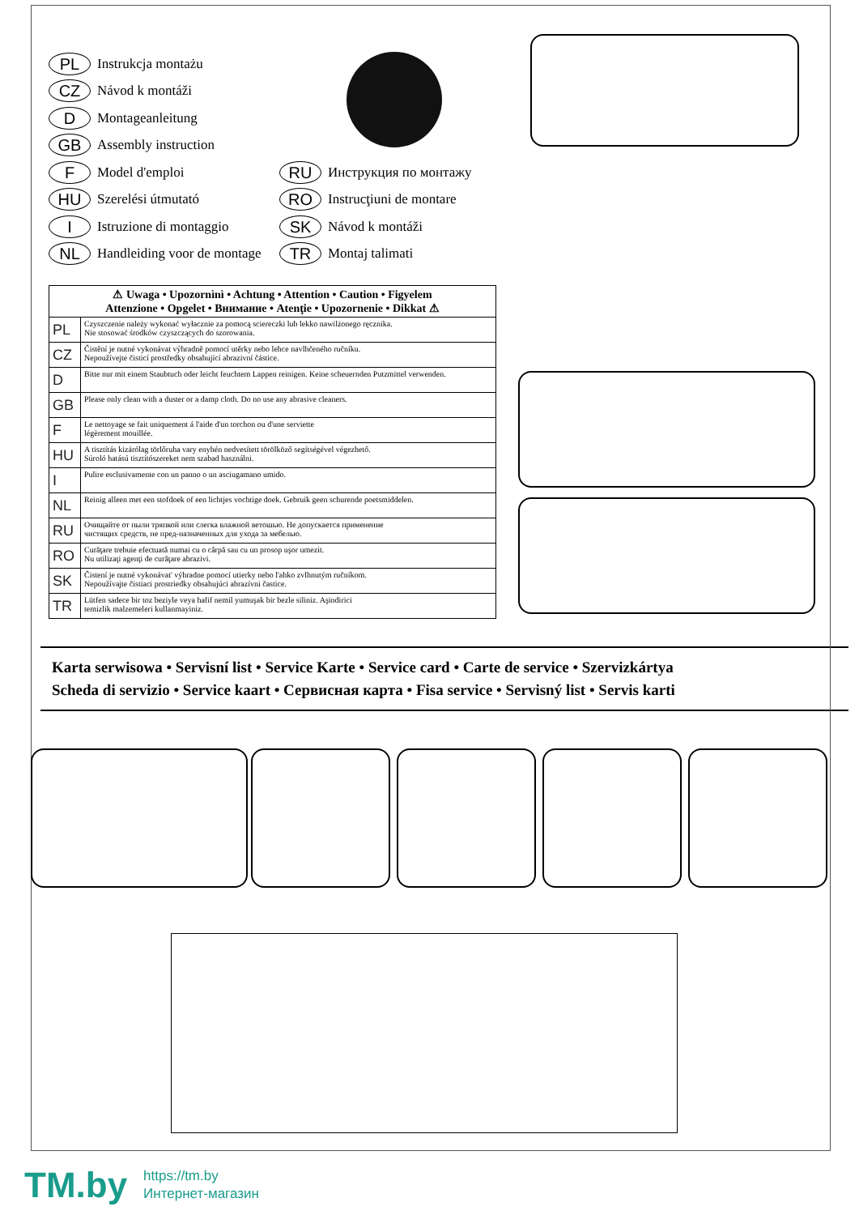PL Instrukcja montażu
CZ Návod k montáži
D Montageanleitung
GB Assembly instruction
F Model d'emploi
HU Szerelési útmutató
I Istruzione di montaggio
NL Handleiding voor de montage
RU Инструкция по монтажу
RO Instrucţiuni de montare
SK Návod k montáži
TR Montaj talimati
| ⚠ Uwaga • Upozornìnì • Achtung • Attention • Caution • Figyelem Attenzione • Opgelet • Внимание • Atenţie • Upozornenie • Dikkat ⚠ | |
| --- | --- |
| PL | Czyszczenie należy wykonać wyłacznie za pomocą sciereczki lub lekko nawilżonego ręcznika. Nie stosować środków czyszczących do szorowania. |
| CZ | Čistění je nutné vykonávat výhradně pomocí utěrky nebo lehce navlhčeného ručníku. Nepoužívejte čisticí prostředky obsahující abrazivní částice. |
| D | Bitte nur mit einem Staubtuch oder leicht feuchtem Lappen reinigen. Keine scheuernden Putzmittel verwenden. |
| GB | Please only clean with a duster or a damp cloth. Do no use any abrasive cleaners. |
| F | Le nettoyage se fait uniquement á l'aide d'un torchon ou d'une serviette légèrement mouillée. |
| HU | A tisztítás kizárólag törlőruha vary enyhén nedvesített törölköző segítségével végezhető. Súroló hatású tisztítószereket nem szabad használni. |
| I | Pulire esclusivamente con un panno o un asciugamano umido. |
| NL | Reinig alleen met een stofdoek of een lichtjes vochtige doek. Gebruik geen schurende poetsmiddelen. |
| RU | Очищайте от пыли тряпкой или слегка влажной ветошью. Не допускается применение чистящих средств, не пред-назначенных для ухода за мебелью. |
| RO | Curăţare trebuie efectuată numai cu o cârpă sau cu un prosop uşor umezit. Nu utilizaţi agenţi de curăţare abrazivi. |
| SK | Čistení je nutné vykonávat' výhradne pomocí utierky nebo l'ahko zvlhnutým ručníkom. Nepoužívajte čistiaci prostriedky obsahujúci abrazívni častice. |
| TR | Lütfen sadece bir toz beziyle veya hafif nemil yumuşak bir bezle siliniz. Aşindirici temizlik malzemeleri kullanmayiniz. |
Karta serwisowa • Servisní list • Service Karte • Service card • Carte de service • Szervizkártya
Scheda di servizio • Service kaart • Сервисная карта • Fisa service • Servisný list • Servis karti
TM.by
https://tm.by
Интернет-магазин